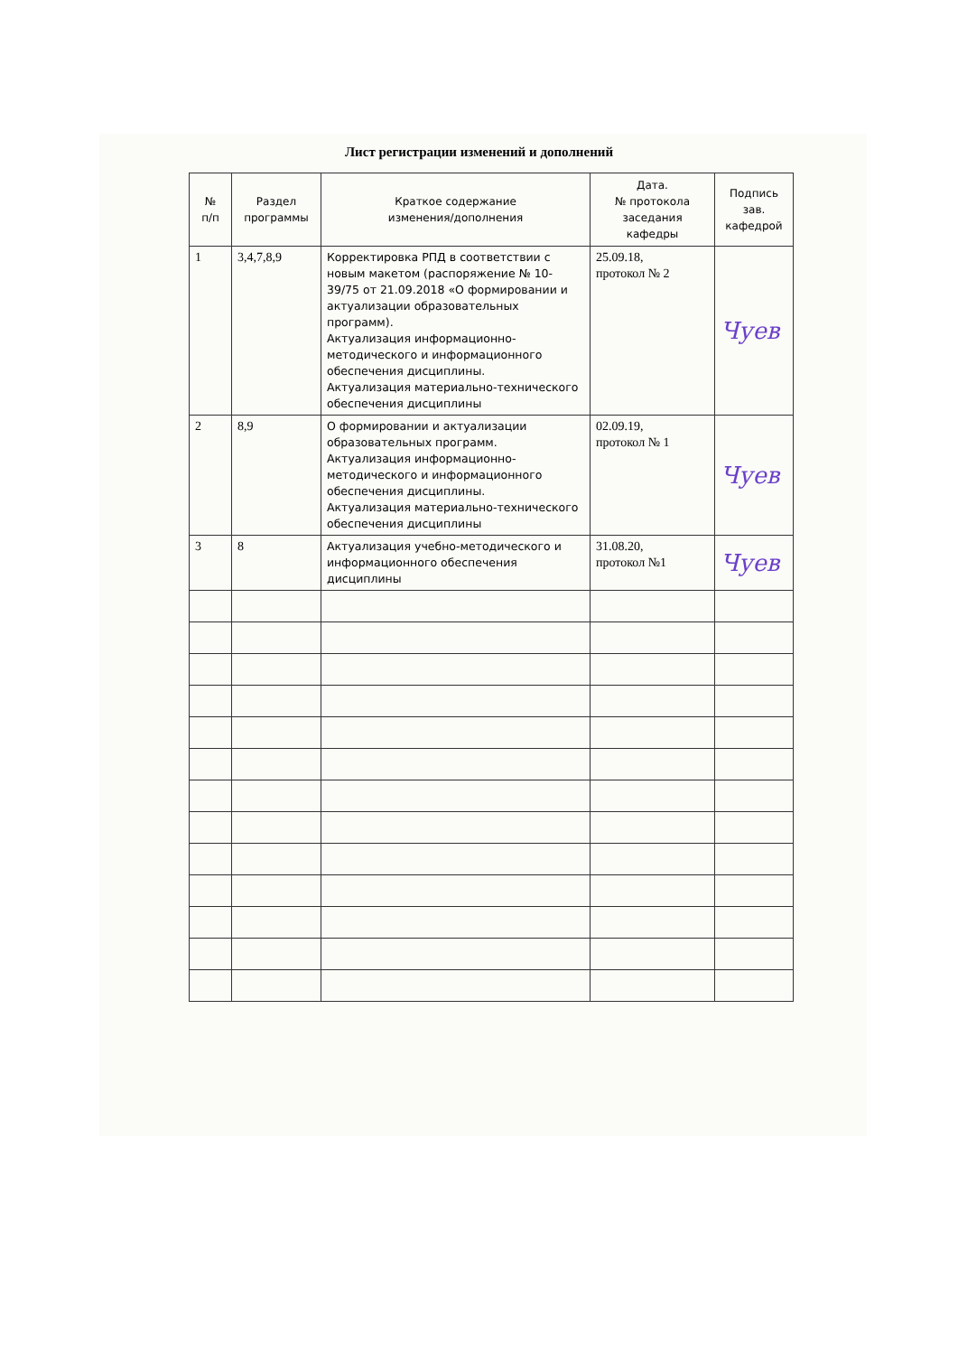Лист регистрации изменений и дополнений
| № п/п | Раздел программы | Краткое содержание изменения/дополнения | Дата. № протокола заседания кафедры | Подпись зав. кафедрой |
| --- | --- | --- | --- | --- |
| 1 | 3,4,7,8,9 | Корректировка РПД в соответствии с новым макетом (распоряжение № 10-39/75 от 21.09.2018 «О формировании и актуализации образовательных программ). Актуализация информационно-методического и информационного обеспечения дисциплины. Актуализация материально-технического обеспечения дисциплины | 25.09.18, протокол № 2 | Чуев |
| 2 | 8,9 | О формировании и актуализации образовательных программ. Актуализация информационно-методического и информационного обеспечения дисциплины. Актуализация материально-технического обеспечения дисциплины | 02.09.19, протокол № 1 | Чуев |
| 3 | 8 | Актуализация учебно-методического и информационного обеспечения дисциплины | 31.08.20, протокол №1 | Чуев |